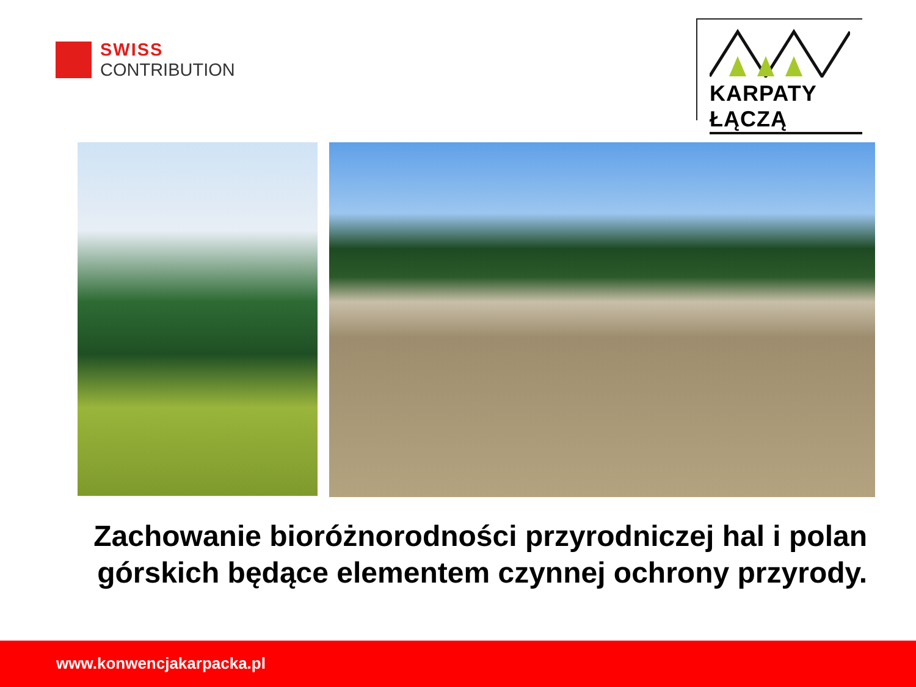SWISS
CONTRIBUTION
KARPATY ŁĄCZĄ
Zachowanie bioróżnorodności przyrodniczej hal i polan górskich będące elementem czynnej ochrony przyrody.
www.konwencjakarpacka.pl